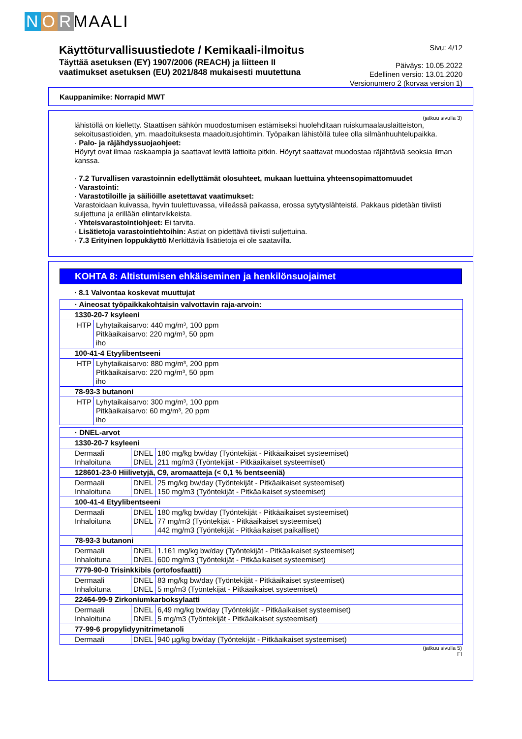N O R MAALI
Käyttöturvallisuustiedote / Kemikaali-ilmoitus
Täyttää asetuksen (EY) 1907/2006 (REACH) ja liitteen II
vaatimukset asetuksen (EU) 2021/848 mukaisesti muutettuna
Sivu: 4/12
Päiväys: 10.05.2022
Edellinen versio: 13.01.2020
Versionumero 2 (korvaa version 1)
Kauppanimike: Norrapid MWT
(jatkuu sivulla 3)
lähistöllä on kielletty. Staattisen sähkön muodostumisen estämiseksi huolehditaan ruiskumaalauslaitteiston, sekoitusastioiden, ym. maadoituksesta maadoitusjohtimin. Työpaikan lähistöllä tulee olla silmänhuuhtelupaikka.
· Palo- ja räjähdyssuojaohjeet:
Höyryt ovat ilmaa raskaampia ja saattavat levitä lattioita pitkin. Höyryt saattavat muodostaa räjähtäviä seoksia ilman kanssa.
· 7.2 Turvallisen varastoinnin edellyttämät olosuhteet, mukaan luettuina yhteensopimattomuudet
· Varastointi:
· Varastotiloille ja säiliöille asetettavat vaatimukset:
Varastoidaan kuivassa, hyvin tuulettuvassa, viileässä paikassa, erossa sytytyslähteistä. Pakkaus pidetään tiiviisti suljettuna ja erillään elintarvikkeista.
· Yhteisvarastointiohjeet: Ei tarvita.
· Lisätietoja varastointiehtoihin: Astiat on pidettävä tiiviisti suljettuina.
· 7.3 Erityinen loppukäyttö Merkittäviä lisätietoja ei ole saatavilla.
KOHTA 8: Altistumisen ehkäiseminen ja henkilönsuojaimet
· 8.1 Valvontaa koskevat muuttujat
| · Aineosat työpaikkakohtaisin valvottavin raja-arvoin: | |
| 1330-20-7 ksyleeni | |
| HTP | Lyhytaikaisarvo: 440 mg/m³, 100 ppm Pitkäaikaisarvo: 220 mg/m³, 50 ppm iho |
| 100-41-4 Etyylibentseeni | |
| HTP | Lyhytaikaisarvo: 880 mg/m³, 200 ppm Pitkäaikaisarvo: 220 mg/m³, 50 ppm iho |
| 78-93-3 butanoni | |
| HTP | Lyhytaikaisarvo: 300 mg/m³, 100 ppm Pitkäaikaisarvo: 60 mg/m³, 20 ppm iho |
| · DNEL-arvot | | |
| 1330-20-7 ksyleeni | | |
| Dermaali Inhaloituna | DNEL DNEL | 180 mg/kg bw/day (Työntekijät - Pitkäaikaiset systeemiset) 211 mg/m3 (Työntekijät - Pitkäaikaiset systeemiset) |
| 128601-23-0 Hiilivetyjä, C9, aromaatteja (< 0,1 % bentseeniä) | | |
| Dermaali Inhaloituna | DNEL DNEL | 25 mg/kg bw/day (Työntekijät - Pitkäaikaiset systeemiset) 150 mg/m3 (Työntekijät - Pitkäaikaiset systeemiset) |
| 100-41-4 Etyylibentseeni | | |
| Dermaali Inhaloituna | DNEL DNEL | 180 mg/kg bw/day (Työntekijät - Pitkäaikaiset systeemiset) 77 mg/m3 (Työntekijät - Pitkäaikaiset systeemiset) 442 mg/m3 (Työntekijät - Pitkäaikaiset paikalliset) |
| 78-93-3 butanoni | | |
| Dermaali Inhaloituna | DNEL DNEL | 1.161 mg/kg bw/day (Työntekijät - Pitkäaikaiset systeemiset) 600 mg/m3 (Työntekijät - Pitkäaikaiset systeemiset) |
| 7779-90-0 Trisinkkibis (ortofosfaatti) | | |
| Dermaali Inhaloituna | DNEL DNEL | 83 mg/kg bw/day (Työntekijät - Pitkäaikaiset systeemiset) 5 mg/m3 (Työntekijät - Pitkäaikaiset systeemiset) |
| 22464-99-9 Zirkoniumkarboksylaatti | | |
| Dermaali Inhaloituna | DNEL DNEL | 6,49 mg/kg bw/day (Työntekijät - Pitkäaikaiset systeemiset) 5 mg/m3 (Työntekijät - Pitkäaikaiset systeemiset) |
| 77-99-6 propylidyynitrimetanoli | | |
| Dermaali | DNEL | 940 µg/kg bw/day (Työntekijät - Pitkäaikaiset systeemiset) |
(jatkuu sivulla 5)
FI